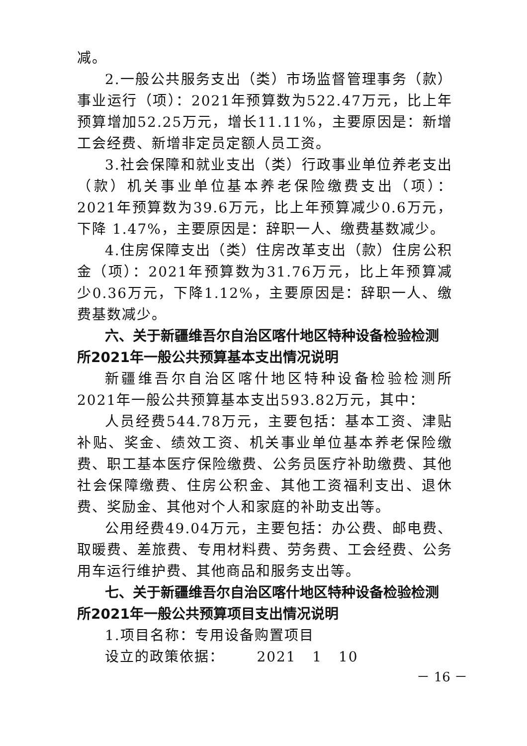减。
2.一般公共服务支出（类）市场监督管理事务（款）事业运行（项）：2021年预算数为522.47万元，比上年预算增加52.25万元，增长11.11%，主要原因是：新增工会经费、新增非定员定额人员工资。
3.社会保障和就业支出（类）行政事业单位养老支出（款）机关事业单位基本养老保险缴费支出（项）：2021年预算数为39.6万元，比上年预算减少0.6万元，下降 1.47%，主要原因是：辞职一人、缴费基数减少。
4.住房保障支出（类）住房改革支出（款）住房公积金（项）：2021年预算数为31.76万元，比上年预算减少0.36万元，下降1.12%，主要原因是：辞职一人、缴费基数减少。
六、关于新疆维吾尔自治区喀什地区特种设备检验检测所2021年一般公共预算基本支出情况说明
新疆维吾尔自治区喀什地区特种设备检验检测所2021年一般公共预算基本支出593.82万元，其中：
人员经费544.78万元，主要包括：基本工资、津贴补贴、奖金、绩效工资、机关事业单位基本养老保险缴费、职工基本医疗保险缴费、公务员医疗补助缴费、其他社会保障缴费、住房公积金、其他工资福利支出、退休费、奖励金、其他对个人和家庭的补助支出等。
公用经费49.04万元，主要包括：办公费、邮电费、取暖费、差旅费、专用材料费、劳务费、工会经费、公务用车运行维护费、其他商品和服务支出等。
七、关于新疆维吾尔自治区喀什地区特种设备检验检测所2021年一般公共预算项目支出情况说明
1.项目名称：专用设备购置项目
设立的政策依据： 2021 1 10
－ 16 －